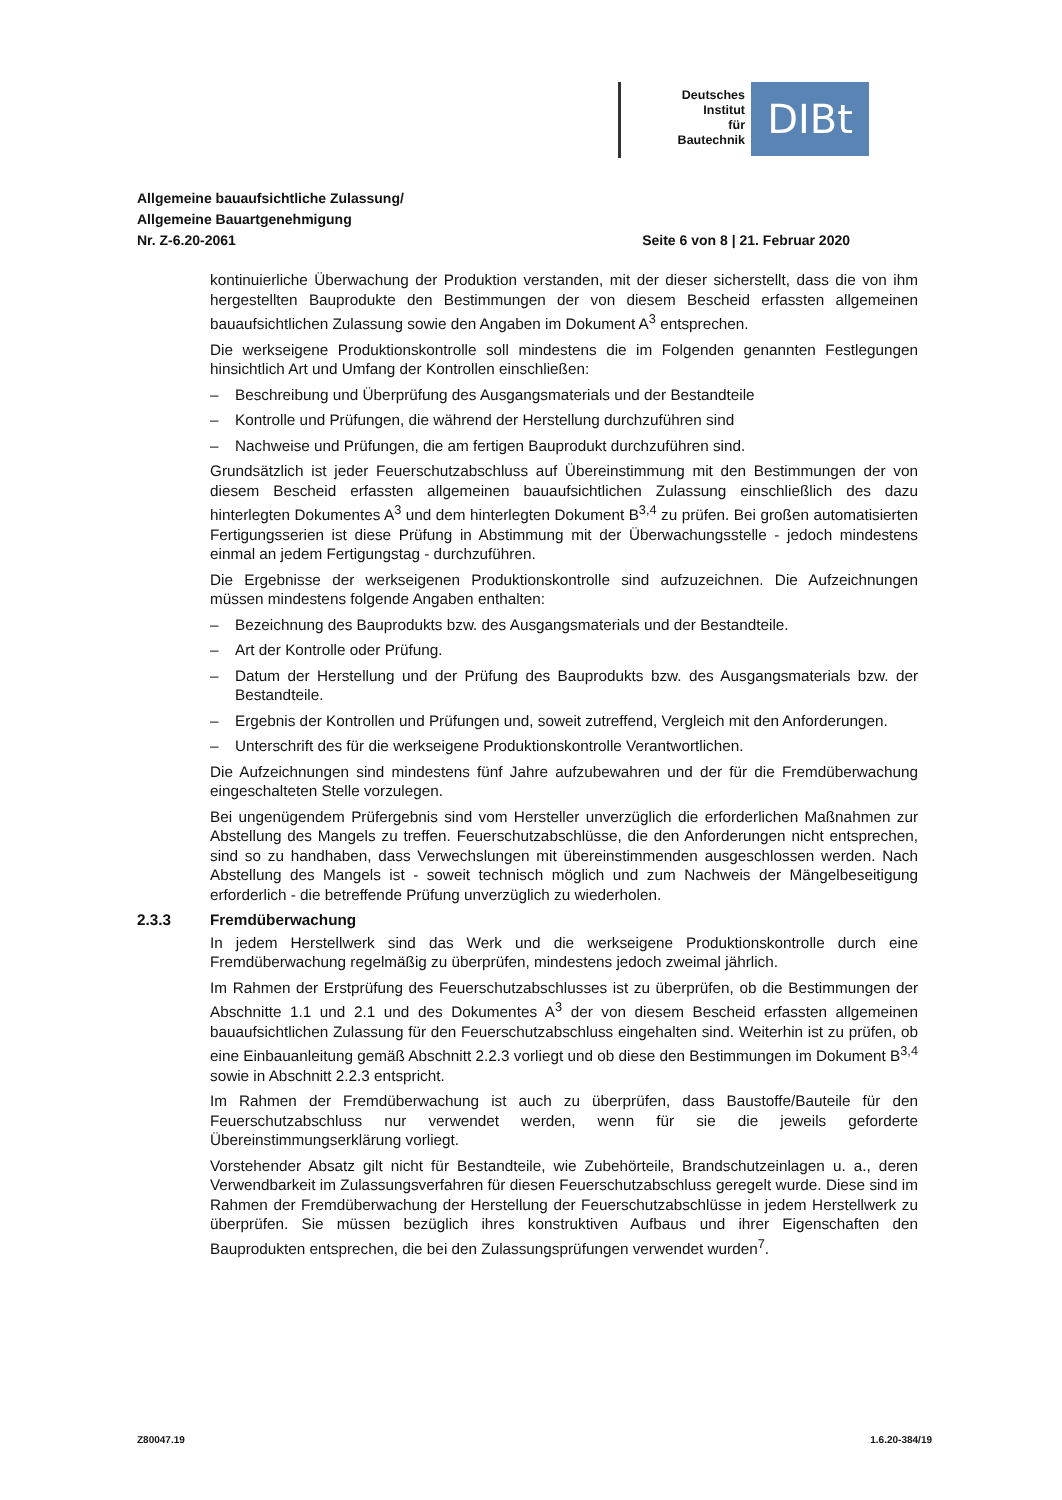Deutsches
Institut
für
Bautechnik
DIBt
Allgemeine bauaufsichtliche Zulassung/
Allgemeine Bauartgenehmigung
Nr. Z-6.20-2061 Seite 6 von 8 | 21. Februar 2020
kontinuierliche Überwachung der Produktion verstanden, mit der dieser sicherstellt, dass die von ihm hergestellten Bauprodukte den Bestimmungen der von diesem Bescheid erfassten allgemeinen bauaufsichtlichen Zulassung sowie den Angaben im Dokument A<sup>3</sup> entsprechen.
Die werkseigene Produktionskontrolle soll mindestens die im Folgenden genannten Festlegungen hinsichtlich Art und Umfang der Kontrollen einschließen:
– Beschreibung und Überprüfung des Ausgangsmaterials und der Bestandteile
– Kontrolle und Prüfungen, die während der Herstellung durchzuführen sind
– Nachweise und Prüfungen, die am fertigen Bauprodukt durchzuführen sind.
Grundsätzlich ist jeder Feuerschutzabschluss auf Übereinstimmung mit den Bestimmungen der von diesem Bescheid erfassten allgemeinen bauaufsichtlichen Zulassung einschließlich des dazu hinterlegten Dokumentes A<sup>3</sup> und dem hinterlegten Dokument B<sup>3,4</sup> zu prüfen. Bei großen automatisierten Fertigungsserien ist diese Prüfung in Abstimmung mit der Überwachungsstelle - jedoch mindestens einmal an jedem Fertigungstag - durchzuführen.
Die Ergebnisse der werkseigenen Produktionskontrolle sind aufzuzeichnen. Die Aufzeichnungen müssen mindestens folgende Angaben enthalten:
– Bezeichnung des Bauprodukts bzw. des Ausgangsmaterials und der Bestandteile.
– Art der Kontrolle oder Prüfung.
– Datum der Herstellung und der Prüfung des Bauprodukts bzw. des Ausgangsmaterials bzw. der Bestandteile.
– Ergebnis der Kontrollen und Prüfungen und, soweit zutreffend, Vergleich mit den Anforderungen.
– Unterschrift des für die werkseigene Produktionskontrolle Verantwortlichen.
Die Aufzeichnungen sind mindestens fünf Jahre aufzubewahren und der für die Fremdüberwachung eingeschalteten Stelle vorzulegen.
Bei ungenügendem Prüfergebnis sind vom Hersteller unverzüglich die erforderlichen Maßnahmen zur Abstellung des Mangels zu treffen. Feuerschutzabschlüsse, die den Anforderungen nicht entsprechen, sind so zu handhaben, dass Verwechslungen mit übereinstimmenden ausgeschlossen werden. Nach Abstellung des Mangels ist - soweit technisch möglich und zum Nachweis der Mängelbeseitigung erforderlich - die betreffende Prüfung unverzüglich zu wiederholen.
2.3.3 Fremdüberwachung
In jedem Herstellwerk sind das Werk und die werkseigene Produktionskontrolle durch eine Fremdüberwachung regelmäßig zu überprüfen, mindestens jedoch zweimal jährlich.
Im Rahmen der Erstprüfung des Feuerschutzabschlusses ist zu überprüfen, ob die Bestimmungen der Abschnitte 1.1 und 2.1 und des Dokumentes A<sup>3</sup> der von diesem Bescheid erfassten allgemeinen bauaufsichtlichen Zulassung für den Feuerschutzabschluss eingehalten sind. Weiterhin ist zu prüfen, ob eine Einbauanleitung gemäß Abschnitt 2.2.3 vorliegt und ob diese den Bestimmungen im Dokument B<sup>3,4</sup> sowie in Abschnitt 2.2.3 entspricht.
Im Rahmen der Fremdüberwachung ist auch zu überprüfen, dass Baustoffe/Bauteile für den Feuerschutzabschluss nur verwendet werden, wenn für sie die jeweils geforderte Übereinstimmungserklärung vorliegt.
Vorstehender Absatz gilt nicht für Bestandteile, wie Zubehörteile, Brandschutzeinlagen u. a., deren Verwendbarkeit im Zulassungsverfahren für diesen Feuerschutzabschluss geregelt wurde. Diese sind im Rahmen der Fremdüberwachung der Herstellung der Feuerschutzabschlüsse in jedem Herstellwerk zu überprüfen. Sie müssen bezüglich ihres konstruktiven Aufbaus und ihrer Eigenschaften den Bauprodukten entsprechen, die bei den Zulassungsprüfungen verwendet wurden<sup>7</sup>.
Z80047.19 1.6.20-384/19